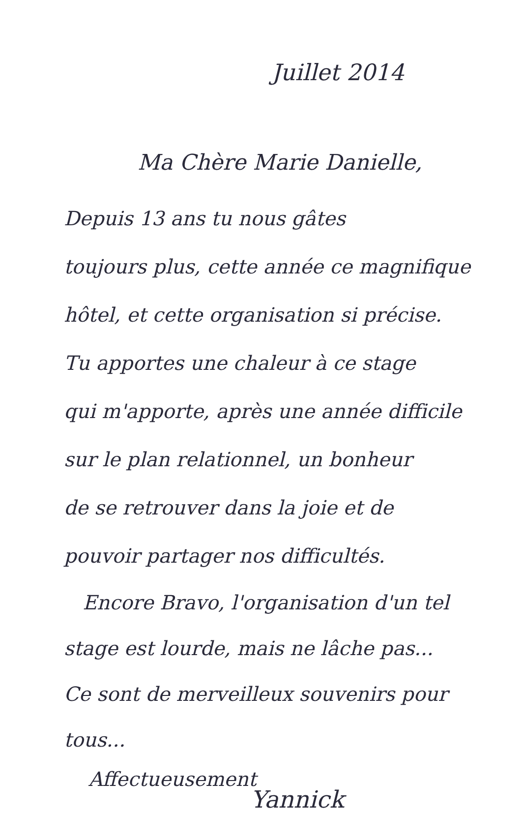Juillet 2014
Ma Chère Marie Danielle,
Depuis 13 ans tu nous gâtes
toujours plus, cette année ce magnifique
hôtel, et cette organisation si précise.
Tu apportes une chaleur à ce stage
qui m'apporte, après une année difficile
sur le plan relationnel, un bonheur
de se retrouver dans la joie et de
pouvoir partager nos difficultés.
Encore Bravo, l'organisation d'un tel
stage est lourde, mais ne lâche pas...
Ce sont de merveilleux souvenirs pour tous...
Affectueusement
Yannick